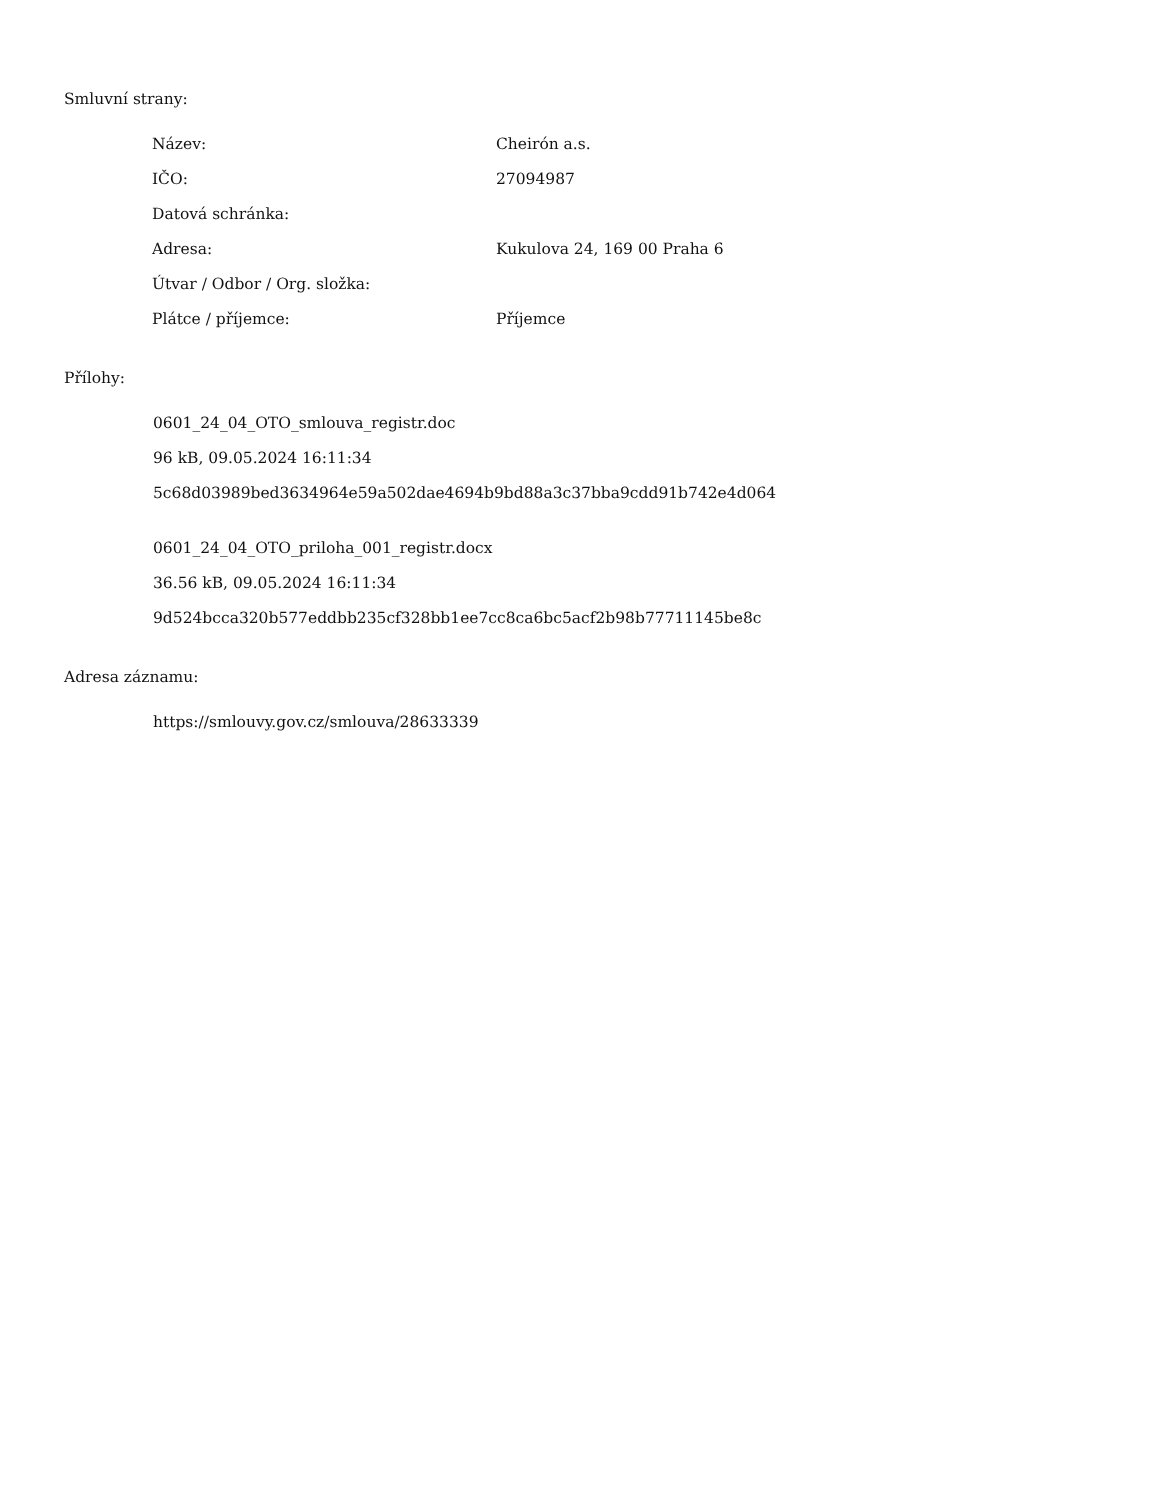Smluvní strany:
| Název: | Cheirón a.s. |
| IČO: | 27094987 |
| Datová schránka: | |
| Adresa: | Kukulova 24, 169 00 Praha 6 |
| Útvar / Odbor / Org. složka: | |
| Plátce / příjemce: | Příjemce |
Přílohy:
0601_24_04_OTO_smlouva_registr.doc
96 kB, 09.05.2024 16:11:34
5c68d03989bed3634964e59a502dae4694b9bd88a3c37bba9cdd91b742e4d064
0601_24_04_OTO_priloha_001_registr.docx
36.56 kB, 09.05.2024 16:11:34
9d524bcca320b577eddbb235cf328bb1ee7cc8ca6bc5acf2b98b77711145be8c
Adresa záznamu:
https://smlouvy.gov.cz/smlouva/28633339